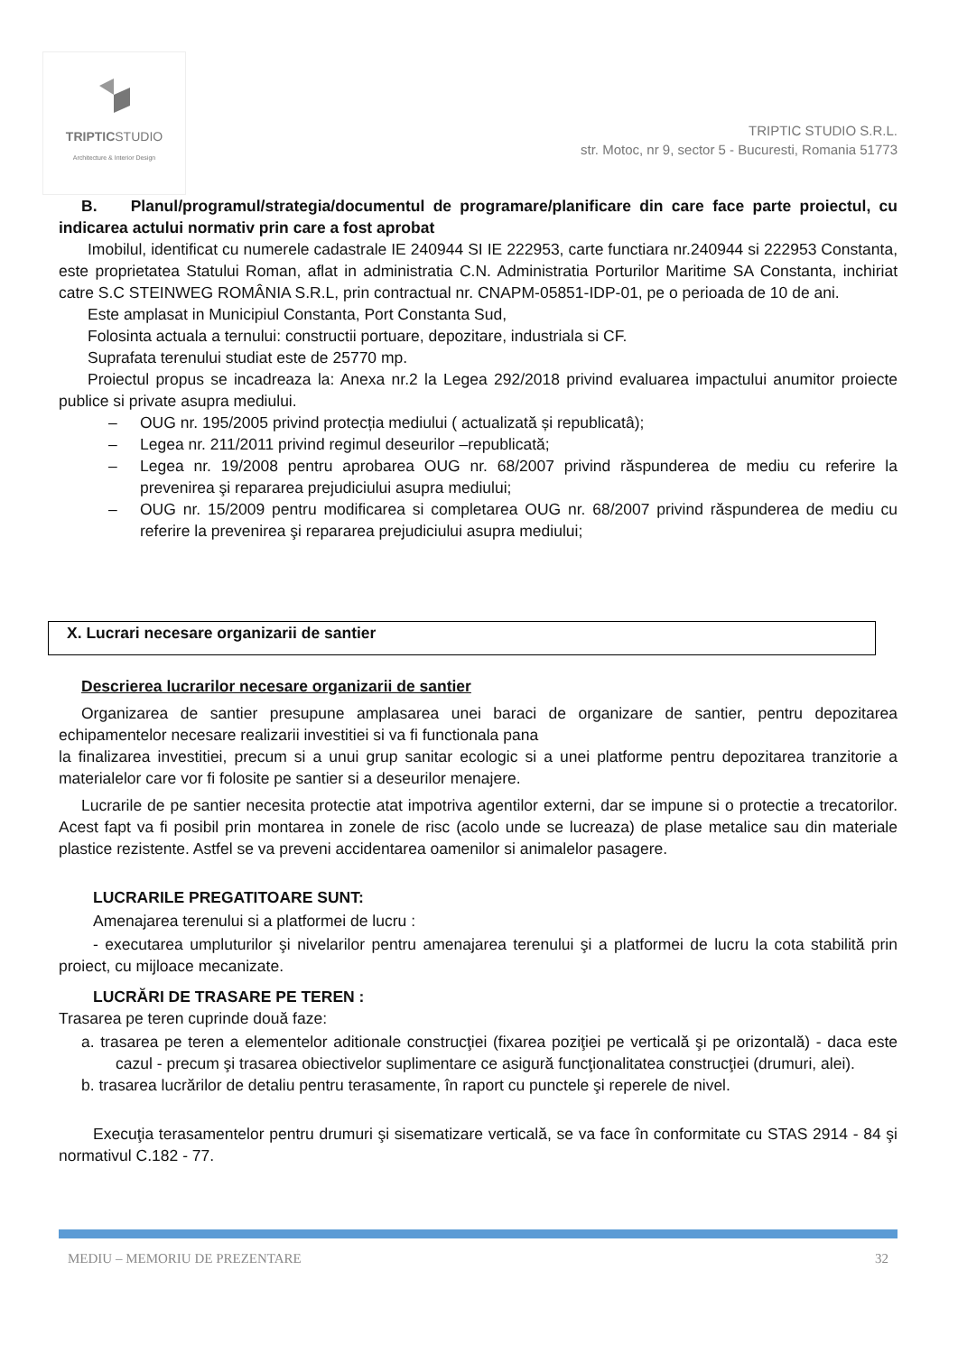TRIPTICSTUDIO
Architecture & Interior Design
TRIPTIC STUDIO S.R.L.
str. Motoc, nr 9, sector 5 - Bucuresti, Romania 51773
B. Planul/programul/strategia/documentul de programare/planificare din care face parte proiectul, cu indicarea actului normativ prin care a fost aprobat
Imobilul, identificat cu numerele cadastrale IE 240944 SI IE 222953, carte functiara nr.240944 si 222953 Constanta, este proprietatea Statului Roman, aflat in administratia C.N. Administratia Porturilor Maritime SA Constanta, inchiriat catre S.C STEINWEG ROMÂNIA S.R.L, prin contractual nr. CNAPM-05851-IDP-01, pe o perioada de 10 de ani.
Este amplasat in Municipiul Constanta, Port Constanta Sud,
Folosinta actuala a ternului: constructii portuare, depozitare, industriala si CF.
Suprafata terenului studiat este de 25770 mp.
Proiectul propus se incadreaza la: Anexa nr.2 la Legea 292/2018 privind evaluarea impactului anumitor proiecte publice si private asupra mediului.
– OUG nr. 195/2005 privind protecția mediului ( actualizată și republicatâ);
– Legea nr. 211/2011 privind regimul deseurilor –republicată;
– Legea nr. 19/2008 pentru aprobarea OUG nr. 68/2007 privind răspunderea de mediu cu referire la prevenirea şi repararea prejudiciului asupra mediului;
– OUG nr. 15/2009 pentru modificarea si completarea OUG nr. 68/2007 privind răspunderea de mediu cu referire la prevenirea şi repararea prejudiciului asupra mediului;
X. Lucrari necesare organizarii de santier
Descrierea lucrarilor necesare organizarii de santier
Organizarea de santier presupune amplasarea unei baraci de organizare de santier, pentru depozitarea echipamentelor necesare realizarii investitiei si va fi functionala pana
la finalizarea investitiei, precum si a unui grup sanitar ecologic si a unei platforme pentru depozitarea tranzitorie a materialelor care vor fi folosite pe santier si a deseurilor menajere.
Lucrarile de pe santier necesita protectie atat impotriva agentilor externi, dar se impune si o protectie a trecatorilor. Acest fapt va fi posibil prin montarea in zonele de risc (acolo unde se lucreaza) de plase metalice sau din materiale plastice rezistente. Astfel se va preveni accidentarea oamenilor si animalelor pasagere.
LUCRARILE PREGATITOARE SUNT:
Amenajarea terenului si a platformei de lucru :
- executarea umpluturilor şi nivelarilor pentru amenajarea terenului şi a platformei de lucru la cota stabilită prin proiect, cu mijloace mecanizate.
LUCRĂRI DE TRASARE PE TEREN :
Trasarea pe teren cuprinde două faze:
a. trasarea pe teren a elementelor aditionale construcţiei (fixarea poziţiei pe verticală şi pe orizontală) - daca este cazul - precum şi trasarea obiectivelor suplimentare ce asigură funcţionalitatea construcţiei (drumuri, alei).
b. trasarea lucrărilor de detaliu pentru terasamente, în raport cu punctele şi reperele de nivel.
Execuţia terasamentelor pentru drumuri şi sisematizare verticală, se va face în conformitate cu STAS 2914 - 84 şi normativul C.182 - 77.
MEDIU – MEMORIU DE PREZENTARE 32